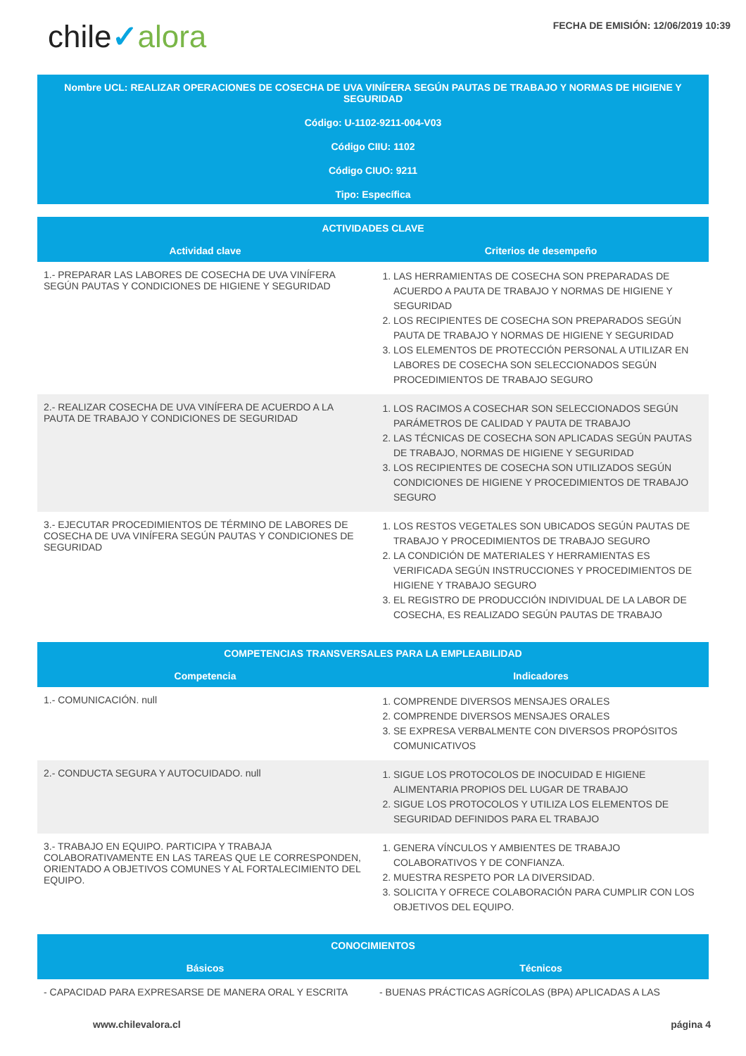chile✓alora
FECHA DE EMISIÓN: 12/06/2019 10:39
Nombre UCL: REALIZAR OPERACIONES DE COSECHA DE UVA VINÍFERA SEGÚN PAUTAS DE TRABAJO Y NORMAS DE HIGIENE Y SEGURIDAD
Código: U-1102-9211-004-V03
Código CIIU: 1102
Código CIUO: 9211
Tipo: Específica
| ACTIVIDADES CLAVE | |
| --- | --- |
| Actividad clave | Criterios de desempeño |
| 1.- PREPARAR LAS LABORES DE COSECHA DE UVA VINÍFERA SEGÚN PAUTAS Y CONDICIONES DE HIGIENE Y SEGURIDAD | 1. LAS HERRAMIENTAS DE COSECHA SON PREPARADAS DE ACUERDO A PAUTA DE TRABAJO Y NORMAS DE HIGIENE Y SEGURIDAD 2. LOS RECIPIENTES DE COSECHA SON PREPARADOS SEGÚN PAUTA DE TRABAJO Y NORMAS DE HIGIENE Y SEGURIDAD 3. LOS ELEMENTOS DE PROTECCIÓN PERSONAL A UTILIZAR EN LABORES DE COSECHA SON SELECCIONADOS SEGÚN PROCEDIMIENTOS DE TRABAJO SEGURO |
| 2.- REALIZAR COSECHA DE UVA VINÍFERA DE ACUERDO A LA PAUTA DE TRABAJO Y CONDICIONES DE SEGURIDAD | 1. LOS RACIMOS A COSECHAR SON SELECCIONADOS SEGÚN PARÁMETROS DE CALIDAD Y PAUTA DE TRABAJO 2. LAS TÉCNICAS DE COSECHA SON APLICADAS SEGÚN PAUTAS DE TRABAJO, NORMAS DE HIGIENE Y SEGURIDAD 3. LOS RECIPIENTES DE COSECHA SON UTILIZADOS SEGÚN CONDICIONES DE HIGIENE Y PROCEDIMIENTOS DE TRABAJO SEGURO |
| 3.- EJECUTAR PROCEDIMIENTOS DE TÉRMINO DE LABORES DE COSECHA DE UVA VINÍFERA SEGÚN PAUTAS Y CONDICIONES DE SEGURIDAD | 1. LOS RESTOS VEGETALES SON UBICADOS SEGÚN PAUTAS DE TRABAJO Y PROCEDIMIENTOS DE TRABAJO SEGURO 2. LA CONDICIÓN DE MATERIALES Y HERRAMIENTAS ES VERIFICADA SEGÚN INSTRUCCIONES Y PROCEDIMIENTOS DE HIGIENE Y TRABAJO SEGURO 3. EL REGISTRO DE PRODUCCIÓN INDIVIDUAL DE LA LABOR DE COSECHA, ES REALIZADO SEGÚN PAUTAS DE TRABAJO |
| COMPETENCIAS TRANSVERSALES PARA LA EMPLEABILIDAD | |
| --- | --- |
| Competencia | Indicadores |
| 1.- COMUNICACIÓN. null | 1. COMPRENDE DIVERSOS MENSAJES ORALES 2. COMPRENDE DIVERSOS MENSAJES ORALES 3. SE EXPRESA VERBALMENTE CON DIVERSOS PROPÓSITOS COMUNICATIVOS |
| 2.- CONDUCTA SEGURA Y AUTOCUIDADO. null | 1. SIGUE LOS PROTOCOLOS DE INOCUIDAD E HIGIENE ALIMENTARIA PROPIOS DEL LUGAR DE TRABAJO 2. SIGUE LOS PROTOCOLOS Y UTILIZA LOS ELEMENTOS DE SEGURIDAD DEFINIDOS PARA EL TRABAJO |
| 3.- TRABAJO EN EQUIPO. PARTICIPA Y TRABAJA COLABORATIVAMENTE EN LAS TAREAS QUE LE CORRESPONDEN, ORIENTADO A OBJETIVOS COMUNES Y AL FORTALECIMIENTO DEL EQUIPO. | 1. GENERA VÍNCULOS Y AMBIENTES DE TRABAJO COLABORATIVOS Y DE CONFIANZA. 2. MUESTRA RESPETO POR LA DIVERSIDAD. 3. SOLICITA Y OFRECE COLABORACIÓN PARA CUMPLIR CON LOS OBJETIVOS DEL EQUIPO. |
| CONOCIMIENTOS | |
| --- | --- |
| Básicos | Técnicos |
| - CAPACIDAD PARA EXPRESARSE DE MANERA ORAL Y ESCRITA | - BUENAS PRÁCTICAS AGRÍCOLAS (BPA) APLICADAS A LAS |
www.chilevalora.cl página 4